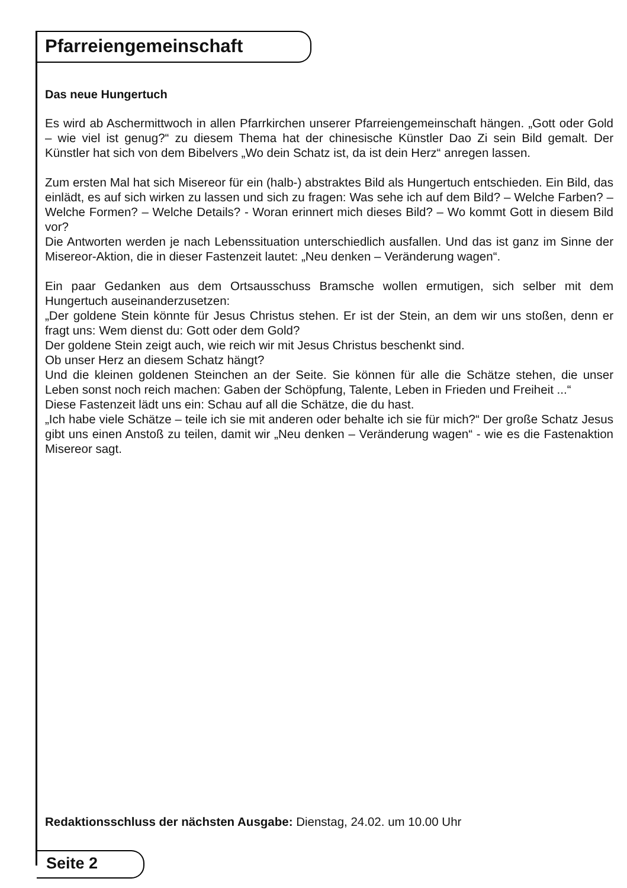Pfarreiengemeinschaft
Das neue Hungertuch
Es wird ab Aschermittwoch in allen Pfarrkirchen unserer Pfarreiengemeinschaft hängen. „Gott oder Gold – wie viel ist genug?“ zu diesem Thema hat der chinesische Künstler Dao Zi sein Bild gemalt. Der Künstler hat sich von dem Bibelvers „Wo dein Schatz ist, da ist dein Herz“ anregen lassen.
Zum ersten Mal hat sich Misereor für ein (halb-) abstraktes Bild als Hungertuch entschieden. Ein Bild, das einlädt, es auf sich wirken zu lassen und sich zu fragen: Was sehe ich auf dem Bild? – Welche Farben? – Welche Formen? – Welche Details? - Woran erinnert mich dieses Bild? – Wo kommt Gott in diesem Bild vor?
Die Antworten werden je nach Lebenssituation unterschiedlich ausfallen. Und das ist ganz im Sinne der Misereor-Aktion, die in dieser Fastenzeit lautet: „Neu denken – Veränderung wagen“.
Ein paar Gedanken aus dem Ortsausschuss Bramsche wollen ermutigen, sich selber mit dem Hungertuch auseinanderzusetzen:
„Der goldene Stein könnte für Jesus Christus stehen. Er ist der Stein, an dem wir uns stoßen, denn er fragt uns: Wem dienst du: Gott oder dem Gold?
Der goldene Stein zeigt auch, wie reich wir mit Jesus Christus beschenkt sind.
Ob unser Herz an diesem Schatz hängt?
Und die kleinen goldenen Steinchen an der Seite. Sie können für alle die Schätze stehen, die unser Leben sonst noch reich machen: Gaben der Schöpfung, Talente, Leben in Frieden und Freiheit ...“
Diese Fastenzeit lädt uns ein: Schau auf all die Schätze, die du hast.
„Ich habe viele Schätze – teile ich sie mit anderen oder behalte ich sie für mich?“ Der große Schatz Jesus gibt uns einen Anstoß zu teilen, damit wir „Neu denken – Veränderung wagen“ - wie es die Fastenaktion Misereor sagt.
Redaktionsschluss der nächsten Ausgabe: Dienstag, 24.02. um 10.00 Uhr
Seite 2